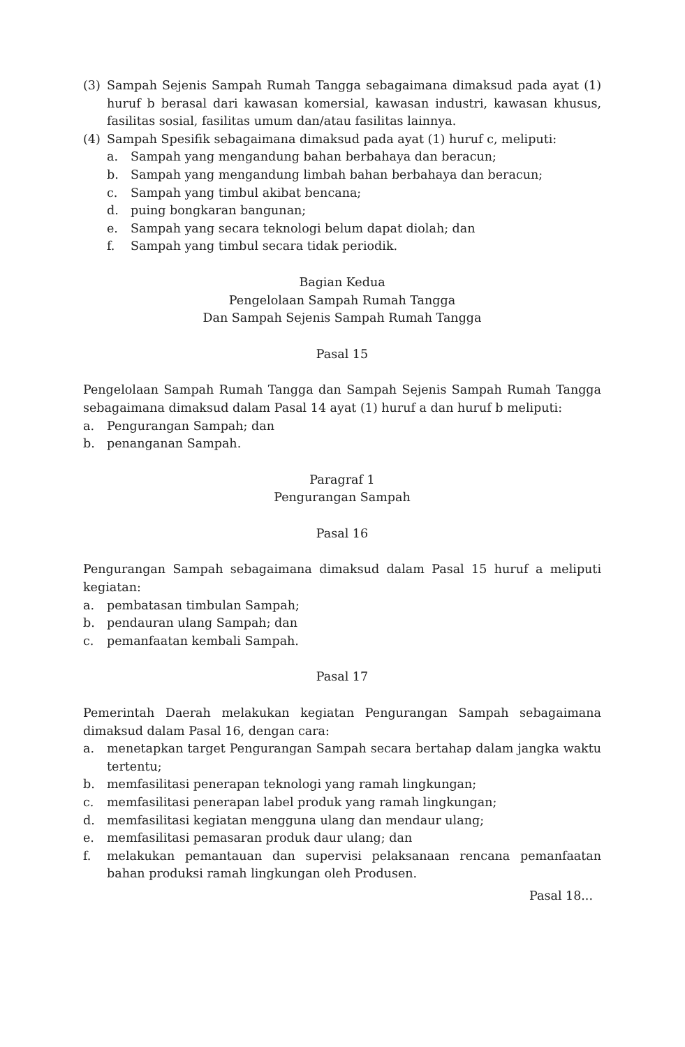(3) Sampah Sejenis Sampah Rumah Tangga sebagaimana dimaksud pada ayat (1) huruf b berasal dari kawasan komersial, kawasan industri, kawasan khusus, fasilitas sosial, fasilitas umum dan/atau fasilitas lainnya.
(4) Sampah Spesifik sebagaimana dimaksud pada ayat (1) huruf c, meliputi:
a. Sampah yang mengandung bahan berbahaya dan beracun;
b. Sampah yang mengandung limbah bahan berbahaya dan beracun;
c. Sampah yang timbul akibat bencana;
d. puing bongkaran bangunan;
e. Sampah yang secara teknologi belum dapat diolah; dan
f. Sampah yang timbul secara tidak periodik.
Bagian Kedua
Pengelolaan Sampah Rumah Tangga
Dan Sampah Sejenis Sampah Rumah Tangga
Pasal 15
Pengelolaan Sampah Rumah Tangga dan Sampah Sejenis Sampah Rumah Tangga sebagaimana dimaksud dalam Pasal 14 ayat (1) huruf a dan huruf b meliputi:
a. Pengurangan Sampah; dan
b. penanganan Sampah.
Paragraf 1
Pengurangan Sampah
Pasal 16
Pengurangan Sampah sebagaimana dimaksud dalam Pasal 15 huruf a meliputi kegiatan:
a. pembatasan timbulan Sampah;
b. pendauran ulang Sampah; dan
c. pemanfaatan kembali Sampah.
Pasal 17
Pemerintah Daerah melakukan kegiatan Pengurangan Sampah sebagaimana dimaksud dalam Pasal 16, dengan cara:
a. menetapkan target Pengurangan Sampah secara bertahap dalam jangka waktu tertentu;
b. memfasilitasi penerapan teknologi yang ramah lingkungan;
c. memfasilitasi penerapan label produk yang ramah lingkungan;
d. memfasilitasi kegiatan mengguna ulang dan mendaur ulang;
e. memfasilitasi pemasaran produk daur ulang; dan
f. melakukan pemantauan dan supervisi pelaksanaan rencana pemanfaatan bahan produksi ramah lingkungan oleh Produsen.
Pasal 18...